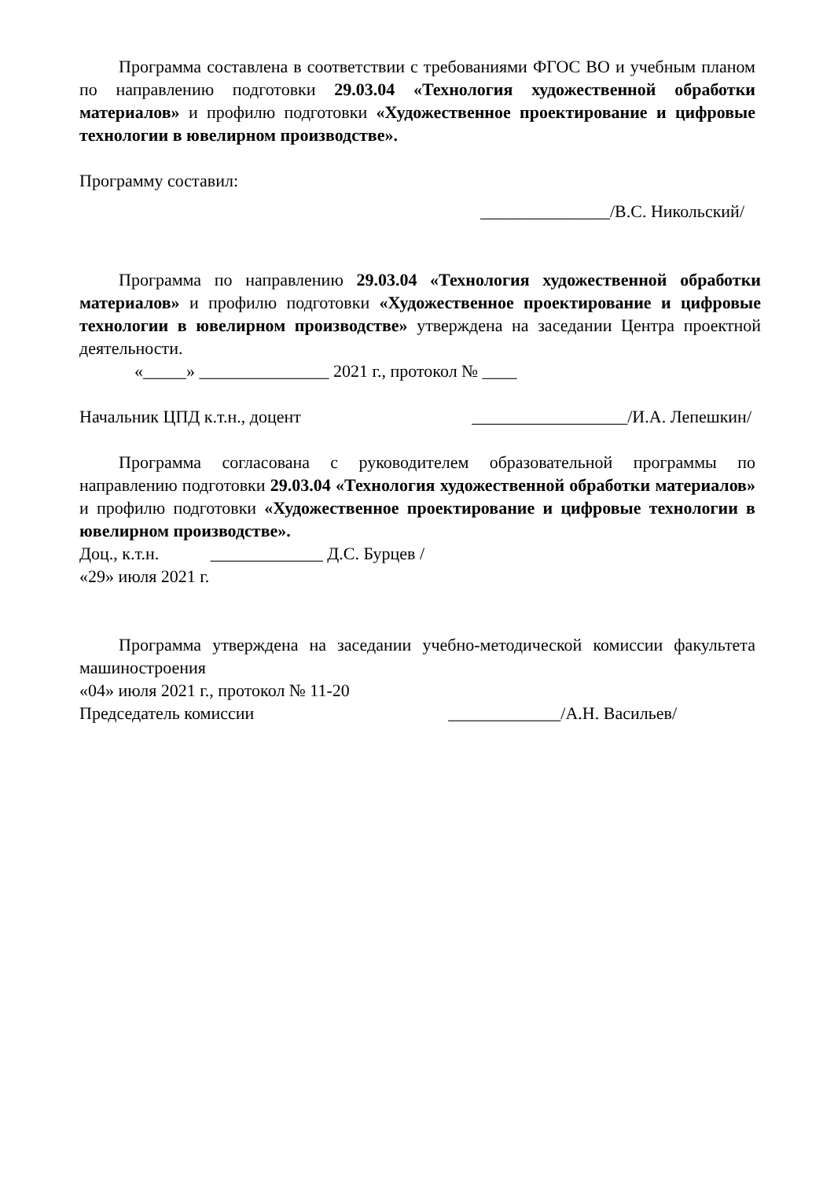Программа составлена в соответствии с требованиями ФГОС ВО и учебным планом по направлению подготовки 29.03.04 «Технология художественной обработки материалов» и профилю подготовки «Художественное проектирование и цифровые технологии в ювелирном производстве».
Программу составил:
_______________/В.С. Никольский/
Программа по направлению 29.03.04 «Технология художественной обработки материалов» и профилю подготовки «Художественное проектирование и цифровые технологии в ювелирном производстве» утверждена на заседании Центра проектной деятельности.
«_____» _______________ 2021 г., протокол № ____
Начальник ЦПД к.т.н., доцент __________________/И.А. Лепешкин/
Программа согласована с руководителем образовательной программы по направлению подготовки 29.03.04 «Технология художественной обработки материалов» и профилю подготовки «Художественное проектирование и цифровые технологии в ювелирном производстве».
Доц., к.т.н. _____________ Д.С. Бурцев /
«29» июля 2021 г.
Программа утверждена на заседании учебно-методической комиссии факультета машиностроения
«04» июля 2021 г., протокол № 11-20
Председатель комиссии _____________/А.Н. Васильев/